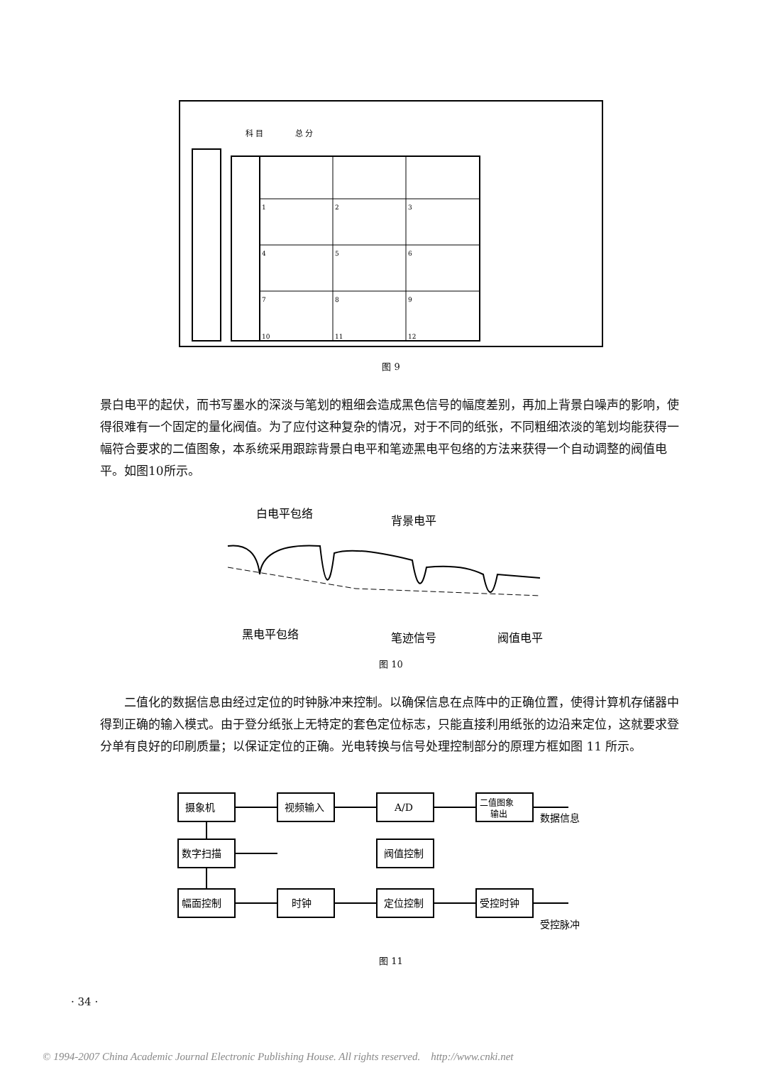科 目
总 分
1
2
3
4
5
6
7
8
9
10
11
12
图 9
景白电平的起伏，而书写墨水的深淡与笔划的粗细会造成黑色信号的幅度差别，再加上背景白噪声的影响，使得很难有一个固定的量化阀值。为了应付这种复杂的情况，对于不同的纸张，不同粗细浓淡的笔划均能获得一幅符合要求的二值图象，本系统采用跟踪背景白电平和笔迹黑电平包络的方法来获得一个自动调整的阀值电平。如图10所示。
白电平包络
背景电平
黑电平包络
笔迹信号
阀值电平
图 10
二值化的数据信息由经过定位的时钟脉冲来控制。以确保信息在点阵中的正确位置，使得计算机存储器中得到正确的输入模式。由于登分纸张上无特定的套色定位标志，只能直接利用纸张的边沿来定位，这就要求登分单有良好的印刷质量；以保证定位的正确。光电转换与信号处理控制部分的原理方框如图 11 所示。
摄象机
视频输入
A/D
二值图象
输出
数据信息
数字扫描
阀值控制
幅面控制
时钟
定位控制
受控时钟
受控脉冲
图 11
· 34 ·
© 1994-2007 China Academic Journal Electronic Publishing House. All rights reserved. http://www.cnki.net